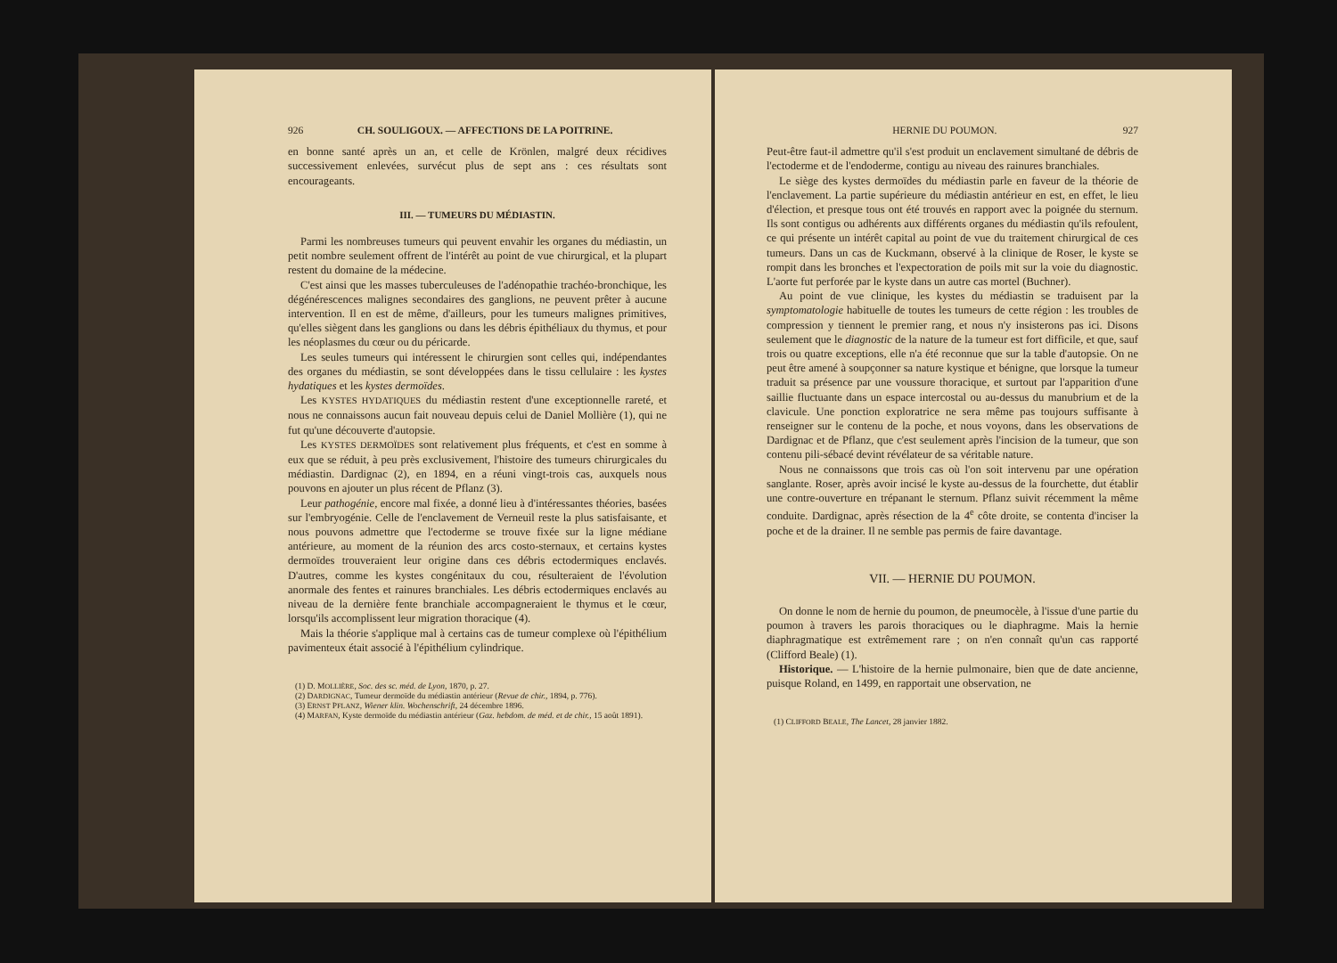926 CH. SOULIGOUX. — AFFECTIONS DE LA POITRINE.
en bonne santé après un an, et celle de Krönlen, malgré deux récidives successivement enlevées, survécut plus de sept ans : ces résultats sont encourageants.
III. — TUMEURS DU MÉDIASTIN.
Parmi les nombreuses tumeurs qui peuvent envahir les organes du médiastin, un petit nombre seulement offrent de l'intérêt au point de vue chirurgical, et la plupart restent du domaine de la médecine.
C'est ainsi que les masses tuberculeuses de l'adénopathie trachéo-bronchique, les dégénérescences malignes secondaires des ganglions, ne peuvent prêter à aucune intervention. Il en est de même, d'ailleurs, pour les tumeurs malignes primitives, qu'elles siègent dans les ganglions ou dans les débris épithéliaux du thymus, et pour les néoplasmes du cœur ou du péricarde.
Les seules tumeurs qui intéressent le chirurgien sont celles qui, indépendantes des organes du médiastin, se sont développées dans le tissu cellulaire : les kystes hydatiques et les kystes dermoïdes.
Les KYSTES HYDATIQUES du médiastin restent d'une exceptionnelle rareté, et nous ne connaissons aucun fait nouveau depuis celui de Daniel Mollière (1), qui ne fut qu'une découverte d'autopsie.
Les KYSTES DERMOÏDES sont relativement plus fréquents, et c'est en somme à eux que se réduit, à peu près exclusivement, l'histoire des tumeurs chirurgicales du médiastin. Dardignac (2), en 1894, en a réuni vingt-trois cas, auxquels nous pouvons en ajouter un plus récent de Pflanz (3).
Leur pathogénie, encore mal fixée, a donné lieu à d'intéressantes théories, basées sur l'embryogénie. Celle de l'enclavement de Verneuil reste la plus satisfaisante, et nous pouvons admettre que l'ectoderme se trouve fixée sur la ligne médiane antérieure, au moment de la réunion des arcs costo-sternaux, et certains kystes dermoïdes trouveraient leur origine dans ces débris ectodermiques enclavés. D'autres, comme les kystes congénitaux du cou, résulteraient de l'évolution anormale des fentes et rainures branchiales. Les débris ectodermiques enclavés au niveau de la dernière fente branchiale accompagneraient le thymus et le cœur, lorsqu'ils accomplissent leur migration thoracique (4).
Mais la théorie s'applique mal à certains cas de tumeur complexe où l'épithélium pavimenteux était associé à l'épithélium cylindrique.
(1) D. MOLLIÈRE, Soc. des sc. méd. de Lyon, 1870, p. 27.
(2) DARDIGNAC, Tumeur dermoïde du médiastin antérieur (Revue de chir., 1894, p. 776).
(3) ERNST PFLANZ, Wiener klin. Wochenschrift, 24 décembre 1896.
(4) MARFAN, Kyste dermoïde du médiastin antérieur (Gaz. hebdom. de méd. et de chir., 15 août 1891).
HERNIE DU POUMON. 927
Peut-être faut-il admettre qu'il s'est produit un enclavement simultané de débris de l'ectoderme et de l'endoderme, contigu au niveau des rainures branchiales.
Le siège des kystes dermoïdes du médiastin parle en faveur de la théorie de l'enclavement. La partie supérieure du médiastin antérieur en est, en effet, le lieu d'élection, et presque tous ont été trouvés en rapport avec la poignée du sternum. Ils sont contigus ou adhérents aux différents organes du médiastin qu'ils refoulent, ce qui présente un intérêt capital au point de vue du traitement chirurgical de ces tumeurs. Dans un cas de Kuckmann, observé à la clinique de Roser, le kyste se rompit dans les bronches et l'expectoration de poils mit sur la voie du diagnostic. L'aorte fut perforée par le kyste dans un autre cas mortel (Buchner).
Au point de vue clinique, les kystes du médiastin se traduisent par la symptomatologie habituelle de toutes les tumeurs de cette région : les troubles de compression y tiennent le premier rang, et nous n'y insisterons pas ici. Disons seulement que le diagnostic de la nature de la tumeur est fort difficile, et que, sauf trois ou quatre exceptions, elle n'a été reconnue que sur la table d'autopsie. On ne peut être amené à soupçonner sa nature kystique et bénigne, que lorsque la tumeur traduit sa présence par une voussure thoracique, et surtout par l'apparition d'une saillie fluctuante dans un espace intercostal ou au-dessus du manubrium et de la clavicule. Une ponction exploratrice ne sera même pas toujours suffisante à renseigner sur le contenu de la poche, et nous voyons, dans les observations de Dardignac et de Pflanz, que c'est seulement après l'incision de la tumeur, que son contenu pili-sébacé devint révélateur de sa véritable nature.
Nous ne connaissons que trois cas où l'on soit intervenu par une opération sanglante. Roser, après avoir incisé le kyste au-dessus de la fourchette, dut établir une contre-ouverture en trépanant le sternum. Pflanz suivit récemment la même conduite. Dardignac, après résection de la 4<sup>e</sup> côte droite, se contenta d'inciser la poche et de la drainer. Il ne semble pas permis de faire davantage.
VII. — HERNIE DU POUMON.
On donne le nom de hernie du poumon, de pneumocèle, à l'issue d'une partie du poumon à travers les parois thoraciques ou le diaphragme. Mais la hernie diaphragmatique est extrêmement rare ; on n'en connaît qu'un cas rapporté (Clifford Beale) (1).
Historique. — L'histoire de la hernie pulmonaire, bien que de date ancienne, puisque Roland, en 1499, en rapportait une observation, ne
(1) CLIFFORD BEALE, The Lancet, 28 janvier 1882.